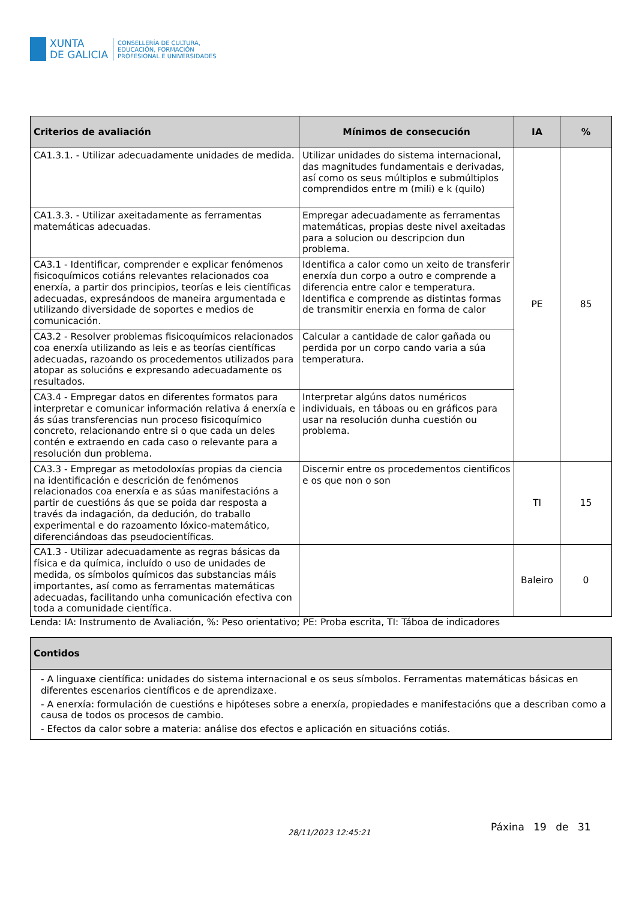XUNTA
DE GALICIA
CONSELLERÍA DE CULTURA,
EDUCACIÓN, FORMACIÓN
PROFESIONAL E UNIVERSIDADES
| Criterios de avaliación | Mínimos de consecución | IA | % |
| --- | --- | --- | --- |
| CA1.3.1. - Utilizar adecuadamente unidades de medida. | Utilizar unidades do sistema internacional, das magnitudes fundamentais e derivadas, así como os seus múltiplos e submúltiplos comprendidos entre m (mili) e k (quilo) | PE | 85 |
| CA1.3.3. - Utilizar axeitadamente as ferramentas matemáticas adecuadas. | Empregar adecuadamente as ferramentas matemáticas, propias deste nivel axeitadas para a solucion ou descripcion dun problema. | | |
| CA3.1 - Identificar, comprender e explicar fenómenos fisicoquímicos cotiáns relevantes relacionados coa enerxía, a partir dos principios, teorías e leis científicas adecuadas, expresándoos de maneira argumentada e utilizando diversidade de soportes e medios de comunicación. | Identifica a calor como un xeito de transferir enerxía dun corpo a outro e comprende a diferencia entre calor e temperatura. Identifica e comprende as distintas formas de transmitir enerxia en forma de calor | | |
| CA3.2 - Resolver problemas fisicoquímicos relacionados coa enerxía utilizando as leis e as teorías científicas adecuadas, razoando os procedementos utilizados para atopar as solucións e expresando adecuadamente os resultados. | Calcular a cantidade de calor gañada ou perdida por un corpo cando varia a súa temperatura. | | |
| CA3.4 - Empregar datos en diferentes formatos para interpretar e comunicar información relativa á enerxía e ás súas transferencias nun proceso fisicoquímico concreto, relacionando entre si o que cada un deles contén e extraendo en cada caso o relevante para a resolución dun problema. | Interpretar algúns datos numéricos individuais, en táboas ou en gráficos para usar na resolución dunha cuestión ou problema. | | |
| CA3.3 - Empregar as metodoloxías propias da ciencia na identificación e descrición de fenómenos relacionados coa enerxía e as súas manifestacións a partir de cuestións ás que se poida dar resposta a través da indagación, da dedución, do traballo experimental e do razoamento lóxico-matemático, diferenciándoas das pseudocientíficas. | Discernir entre os procedementos cientificos e os que non o son | TI | 15 |
| CA1.3 - Utilizar adecuadamente as regras básicas da física e da química, incluído o uso de unidades de medida, os símbolos químicos das substancias máis importantes, así como as ferramentas matemáticas adecuadas, facilitando unha comunicación efectiva con toda a comunidade científica. | | Baleiro | 0 |
Lenda: IA: Instrumento de Avaliación, %: Peso orientativo; PE: Proba escrita, TI: Táboa de indicadores
| Contidos |
| --- |
| - A linguaxe científica: unidades do sistema internacional e os seus símbolos. Ferramentas matemáticas básicas en diferentes escenarios científicos e de aprendizaxe. - A enerxía: formulación de cuestións e hipóteses sobre a enerxía, propiedades e manifestacións que a describan como a causa de todos os procesos de cambio. - Efectos da calor sobre a materia: análise dos efectos e aplicación en situacións cotiás. |
28/11/2023 12:45:21 Páxina 19 de 31